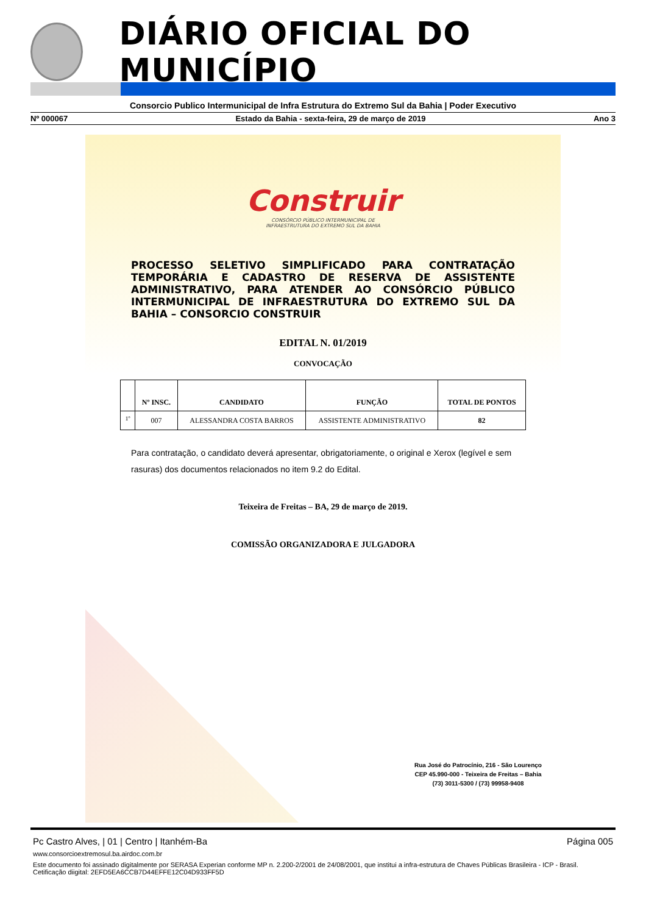DIÁRIO OFICIAL DO MUNICÍPIO
Consorcio Publico Intermunicipal de Infra Estrutura do Extremo Sul da Bahia | Poder Executivo
Nº 000067 Estado da Bahia - sexta-feira, 29 de março de 2019 Ano 3
Construir
CONSÓRCIO PÚBLICO INTERMUNICIPAL DE
INFRAESTRUTURA DO EXTREMO SUL DA BAHIA
PROCESSO SELETIVO SIMPLIFICADO PARA CONTRATAÇÃO TEMPORÁRIA E CADASTRO DE RESERVA DE ASSISTENTE ADMINISTRATIVO, PARA ATENDER AO CONSÓRCIO PÚBLICO INTERMUNICIPAL DE INFRAESTRUTURA DO EXTREMO SUL DA BAHIA – CONSORCIO CONSTRUIR
EDITAL N. 01/2019
CONVOCAÇÃO
| | Nº INSC. | CANDIDATO | FUNÇÃO | TOTAL DE PONTOS |
| --- | --- | --- | --- | --- |
| <sup>1º</sup> | 007 | ALESSANDRA COSTA BARROS | ASSISTENTE ADMINISTRATIVO | 82 |
Para contratação, o candidato deverá apresentar, obrigatoriamente, o original e Xerox (legível e sem rasuras) dos documentos relacionados no item 9.2 do Edital.
Teixeira de Freitas – BA, 29 de março de 2019.
COMISSÃO ORGANIZADORA E JULGADORA
Rua José do Patrocínio, 216 - São Lourenço
CEP 45.990-000 - Teixeira de Freitas – Bahia
(73) 3011-5300 / (73) 99958-9408
Pc Castro Alves, | 01 | Centro | Itanhém-Ba Página 005
www.consorcioextremosul.ba.airdoc.com.br
Este documento foi assinado digitalmente por SERASA Experian conforme MP n. 2.200-2/2001 de 24/08/2001, que institui a infra-estrutura de Chaves Públicas Brasileira - ICP - Brasil. Cetificação diigital: 2EFD5EA6CCB7D44EFFE12C04D933FF5D